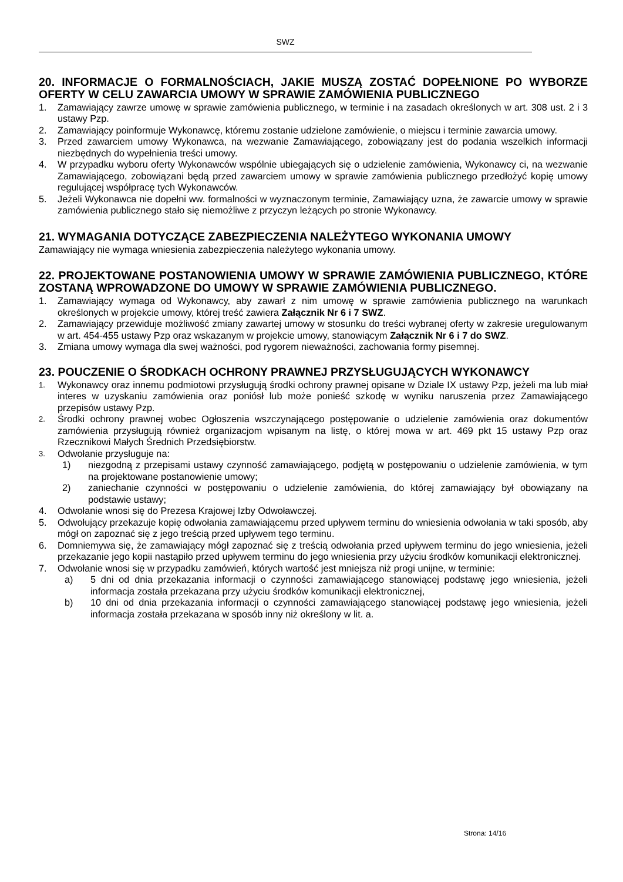SWZ
20. INFORMACJE O FORMALNOŚCIACH, JAKIE MUSZĄ ZOSTAĆ DOPEŁNIONE PO WYBORZE OFERTY W CELU ZAWARCIA UMOWY W SPRAWIE ZAMÓWIENIA PUBLICZNEGO
1. Zamawiający zawrze umowę w sprawie zamówienia publicznego, w terminie i na zasadach określonych w art. 308 ust. 2 i 3 ustawy Pzp.
2. Zamawiający poinformuje Wykonawcę, któremu zostanie udzielone zamówienie, o miejscu i terminie zawarcia umowy.
3. Przed zawarciem umowy Wykonawca, na wezwanie Zamawiającego, zobowiązany jest do podania wszelkich informacji niezbędnych do wypełnienia treści umowy.
4. W przypadku wyboru oferty Wykonawców wspólnie ubiegających się o udzielenie zamówienia, Wykonawcy ci, na wezwanie Zamawiającego, zobowiązani będą przed zawarciem umowy w sprawie zamówienia publicznego przedłożyć kopię umowy regulującej współpracę tych Wykonawców.
5. Jeżeli Wykonawca nie dopełni ww. formalności w wyznaczonym terminie, Zamawiający uzna, że zawarcie umowy w sprawie zamówienia publicznego stało się niemożliwe z przyczyn leżących po stronie Wykonawcy.
21. WYMAGANIA DOTYCZĄCE ZABEZPIECZENIA NALEŻYTEGO WYKONANIA UMOWY
Zamawiający nie wymaga wniesienia zabezpieczenia należytego wykonania umowy.
22. PROJEKTOWANE POSTANOWIENIA UMOWY W SPRAWIE ZAMÓWIENIA PUBLICZNEGO, KTÓRE ZOSTANĄ WPROWADZONE DO UMOWY W SPRAWIE ZAMÓWIENIA PUBLICZNEGO.
1. Zamawiający wymaga od Wykonawcy, aby zawarł z nim umowę w sprawie zamówienia publicznego na warunkach określonych w projekcie umowy, której treść zawiera Załącznik Nr 6 i 7 SWZ.
2. Zamawiający przewiduje możliwość zmiany zawartej umowy w stosunku do treści wybranej oferty w zakresie uregulowanym w art. 454-455 ustawy Pzp oraz wskazanym w projekcie umowy, stanowiącym Załącznik Nr 6 i 7 do SWZ.
3. Zmiana umowy wymaga dla swej ważności, pod rygorem nieważności, zachowania formy pisemnej.
23. POUCZENIE O ŚRODKACH OCHRONY PRAWNEJ PRZYSŁUGUJĄCYCH WYKONAWCY
1. Wykonawcy oraz innemu podmiotowi przysługują środki ochrony prawnej opisane w Dziale IX ustawy Pzp, jeżeli ma lub miał interes w uzyskaniu zamówienia oraz poniósł lub może ponieść szkodę w wyniku naruszenia przez Zamawiającego przepisów ustawy Pzp.
2. Środki ochrony prawnej wobec Ogłoszenia wszczynającego postępowanie o udzielenie zamówienia oraz dokumentów zamówienia przysługują również organizacjom wpisanym na listę, o której mowa w art. 469 pkt 15 ustawy Pzp oraz Rzecznikowi Małych Średnich Przedsiębiorstw.
3. Odwołanie przysługuje na:
1) niezgodną z przepisami ustawy czynność zamawiającego, podjętą w postępowaniu o udzielenie zamówienia, w tym na projektowane postanowienie umowy;
2) zaniechanie czynności w postępowaniu o udzielenie zamówienia, do której zamawiający był obowiązany na podstawie ustawy;
4. Odwołanie wnosi się do Prezesa Krajowej Izby Odwoławczej.
5. Odwołujący przekazuje kopię odwołania zamawiającemu przed upływem terminu do wniesienia odwołania w taki sposób, aby mógł on zapoznać się z jego treścią przed upływem tego terminu.
6. Domniemywa się, że zamawiający mógł zapoznać się z treścią odwołania przed upływem terminu do jego wniesienia, jeżeli przekazanie jego kopii nastąpiło przed upływem terminu do jego wniesienia przy użyciu środków komunikacji elektronicznej.
7. Odwołanie wnosi się w przypadku zamówień, których wartość jest mniejsza niż progi unijne, w terminie:
a) 5 dni od dnia przekazania informacji o czynności zamawiającego stanowiącej podstawę jego wniesienia, jeżeli informacja została przekazana przy użyciu środków komunikacji elektronicznej,
b) 10 dni od dnia przekazania informacji o czynności zamawiającego stanowiącej podstawę jego wniesienia, jeżeli informacja została przekazana w sposób inny niż określony w lit. a.
Strona: 14/16